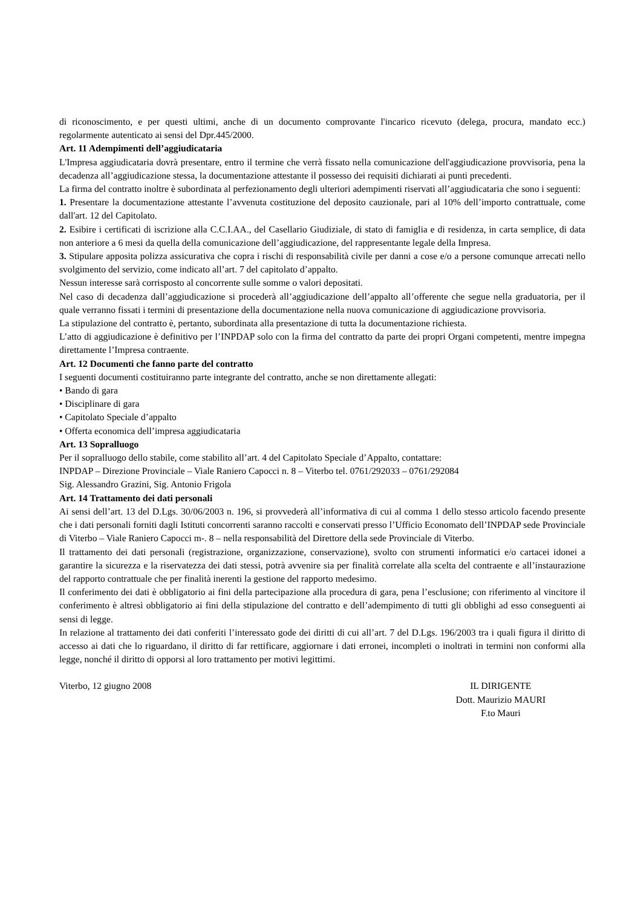di riconoscimento, e per questi ultimi, anche di un documento comprovante l'incarico ricevuto (delega, procura, mandato ecc.) regolarmente autenticato ai sensi del Dpr.445/2000.
Art. 11 Adempimenti dell’aggiudicataria
L'Impresa aggiudicataria dovrà presentare, entro il termine che verrà fissato nella comunicazione dell'aggiudicazione provvisoria, pena la decadenza all’aggiudicazione stessa, la documentazione attestante il possesso dei requisiti dichiarati ai punti precedenti.
La firma del contratto inoltre è subordinata al perfezionamento degli ulteriori adempimenti riservati all’aggiudicataria che sono i seguenti:
1. Presentare la documentazione attestante l’avvenuta costituzione del deposito cauzionale, pari al 10% dell’importo contrattuale, come dall'art. 12 del Capitolato.
2. Esibire i certificati di iscrizione alla C.C.I.AA., del Casellario Giudiziale, di stato di famiglia e di residenza, in carta semplice, di data non anteriore a 6 mesi da quella della comunicazione dell’aggiudicazione, del rappresentante legale della Impresa.
3. Stipulare apposita polizza assicurativa che copra i rischi di responsabilità civile per danni a cose e/o a persone comunque arrecati nello svolgimento del servizio, come indicato all’art. 7 del capitolato d’appalto.
Nessun interesse sarà corrisposto al concorrente sulle somme o valori depositati.
Nel caso di decadenza dall’aggiudicazione si procederà all’aggiudicazione dell’appalto all’offerente che segue nella graduatoria, per il quale verranno fissati i termini di presentazione della documentazione nella nuova comunicazione di aggiudicazione provvisoria.
La stipulazione del contratto è, pertanto, subordinata alla presentazione di tutta la documentazione richiesta.
L’atto di aggiudicazione è definitivo per l’INPDAP solo con la firma del contratto da parte dei propri Organi competenti, mentre impegna direttamente l’Impresa contraente.
Art. 12 Documenti che fanno parte del contratto
I seguenti documenti costituiranno parte integrante del contratto, anche se non direttamente allegati:
• Bando di gara
• Disciplinare di gara
• Capitolato Speciale d’appalto
• Offerta economica dell’impresa aggiudicataria
Art. 13 Sopralluogo
Per il sopralluogo dello stabile, come stabilito all’art. 4 del Capitolato Speciale d’Appalto, contattare:
INPDAP – Direzione Provinciale – Viale Raniero Capocci n. 8 – Viterbo tel. 0761/292033 – 0761/292084
Sig. Alessandro Grazini, Sig. Antonio Frigola
Art. 14 Trattamento dei dati personali
Ai sensi dell’art. 13 del D.Lgs. 30/06/2003 n. 196, si provvederà all’informativa di cui al comma 1 dello stesso articolo facendo presente che i dati personali forniti dagli Istituti concorrenti saranno raccolti e conservati presso l’Ufficio Economato dell’INPDAP sede Provinciale di Viterbo – Viale Raniero Capocci m-. 8 – nella responsabilità del Direttore della sede Provinciale di Viterbo.
Il trattamento dei dati personali (registrazione, organizzazione, conservazione), svolto con strumenti informatici e/o cartacei idonei a garantire la sicurezza e la riservatezza dei dati stessi, potrà avvenire sia per finalità correlate alla scelta del contraente e all’instaurazione del rapporto contrattuale che per finalità inerenti la gestione del rapporto medesimo.
Il conferimento dei dati è obbligatorio ai fini della partecipazione alla procedura di gara, pena l’esclusione; con riferimento al vincitore il conferimento è altresì obbligatorio ai fini della stipulazione del contratto e dell’adempimento di tutti gli obblighi ad esso conseguenti ai sensi di legge.
In relazione al trattamento dei dati conferiti l’interessato gode dei diritti di cui all’art. 7 del D.Lgs. 196/2003 tra i quali figura il diritto di accesso ai dati che lo riguardano, il diritto di far rettificare, aggiornare i dati erronei, incompleti o inoltrati in termini non conformi alla legge, nonché il diritto di opporsi al loro trattamento per motivi legittimi.
Viterbo, 12 giugno 2008 IL DIRIGENTE
Dott. Maurizio MAURI
F.to Mauri